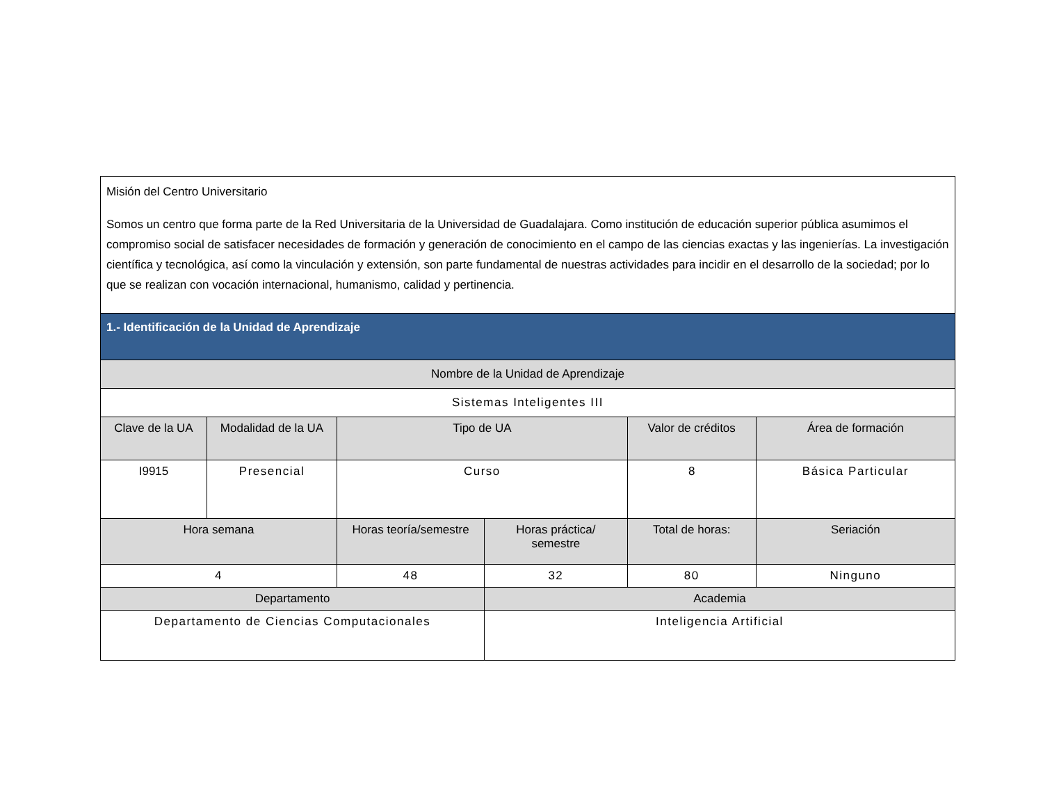| Misión del Centro Universitario Somos un centro que forma parte de la Red Universitaria de la Universidad de Guadalajara. Como institución de educación superior pública asumimos el compromiso social de satisfacer necesidades de formación y generación de conocimiento en el campo de las ciencias exactas y las ingenierías. La investigación científica y tecnológica, así como la vinculación y extensión, son parte fundamental de nuestras actividades para incidir en el desarrollo de la sociedad; por lo que se realizan con vocación internacional, humanismo, calidad y pertinencia. | | | | | |
| 1.- Identificación de la Unidad de Aprendizaje | | | | | |
| Nombre de la Unidad de Aprendizaje | | | | | |
| Sistemas Inteligentes III | | | | | |
| Clave de la UA | Modalidad de la UA | Tipo de UA | | Valor de créditos | Área de formación |
| I9915 | Presencial | Curso | | 8 | Básica Particular |
| Hora semana | | Horas teoría/semestre | Horas práctica/ semestre | Total de horas: | Seriación |
| 4 | | 48 | 32 | 80 | Ninguno |
| Departamento | | | Academia | | |
| Departamento de Ciencias Computacionales | | | Inteligencia Artificial | | |